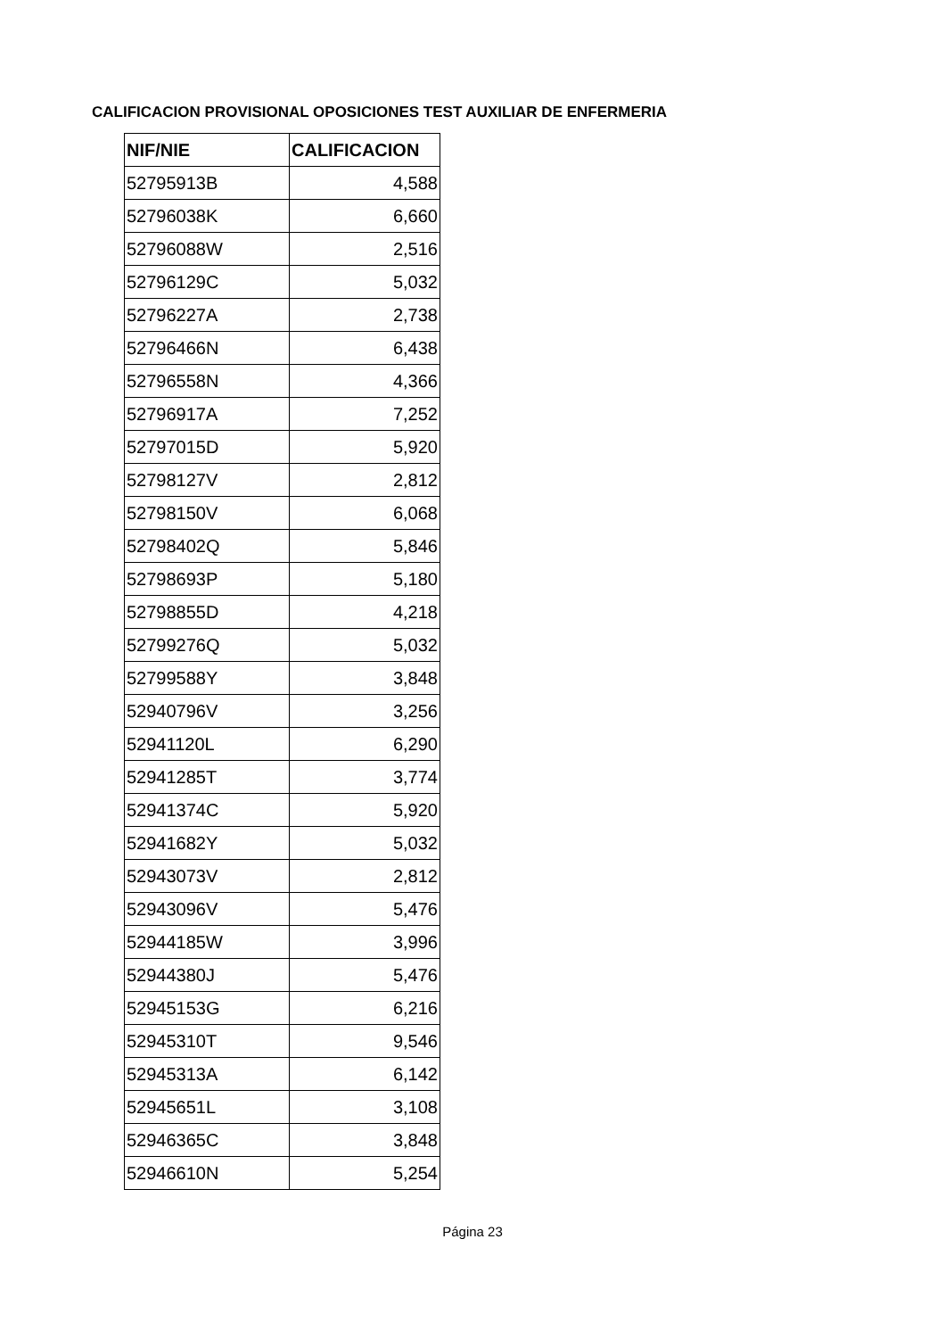CALIFICACION PROVISIONAL OPOSICIONES TEST AUXILIAR DE ENFERMERIA
| NIF/NIE | CALIFICACION |
| --- | --- |
| 52795913B | 4,588 |
| 52796038K | 6,660 |
| 52796088W | 2,516 |
| 52796129C | 5,032 |
| 52796227A | 2,738 |
| 52796466N | 6,438 |
| 52796558N | 4,366 |
| 52796917A | 7,252 |
| 52797015D | 5,920 |
| 52798127V | 2,812 |
| 52798150V | 6,068 |
| 52798402Q | 5,846 |
| 52798693P | 5,180 |
| 52798855D | 4,218 |
| 52799276Q | 5,032 |
| 52799588Y | 3,848 |
| 52940796V | 3,256 |
| 52941120L | 6,290 |
| 52941285T | 3,774 |
| 52941374C | 5,920 |
| 52941682Y | 5,032 |
| 52943073V | 2,812 |
| 52943096V | 5,476 |
| 52944185W | 3,996 |
| 52944380J | 5,476 |
| 52945153G | 6,216 |
| 52945310T | 9,546 |
| 52945313A | 6,142 |
| 52945651L | 3,108 |
| 52946365C | 3,848 |
| 52946610N | 5,254 |
Página 23